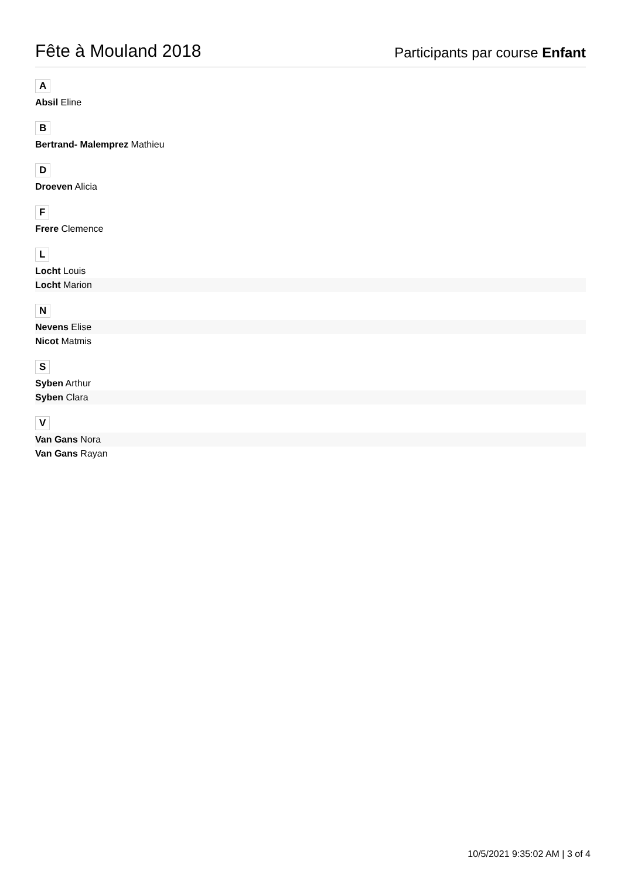Fête à Mouland 2018
Participants par course Enfant
A
Absil Eline
B
Bertrand- Malemprez Mathieu
D
Droeven Alicia
F
Frere Clemence
L
Locht Louis
Locht Marion
N
Nevens Elise
Nicot Matmis
S
Syben Arthur
Syben Clara
V
Van Gans Nora
Van Gans Rayan
10/5/2021 9:35:02 AM | 3 of 4